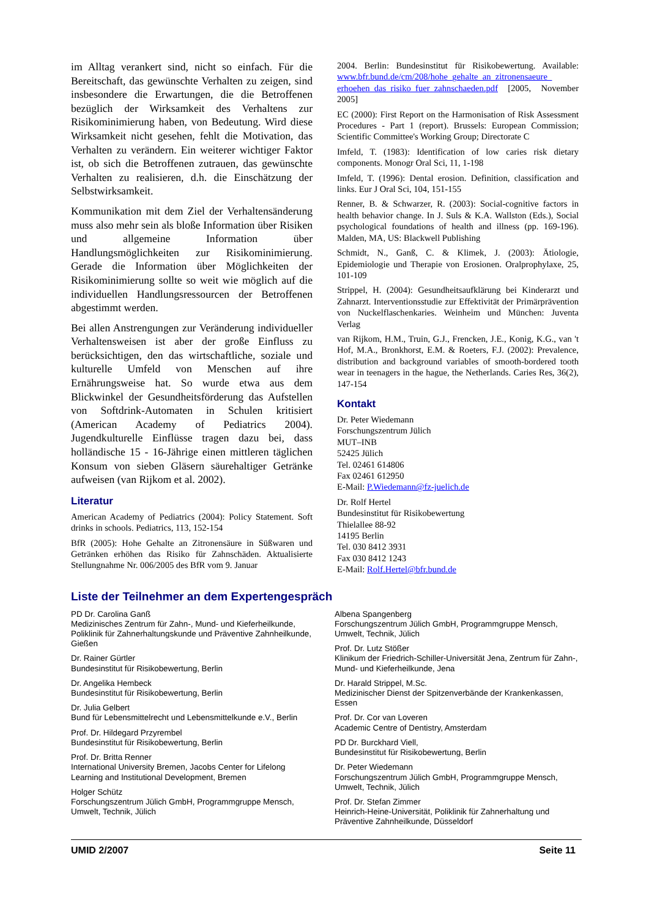im Alltag verankert sind, nicht so einfach. Für die Bereitschaft, das gewünschte Verhalten zu zeigen, sind insbesondere die Erwartungen, die die Betroffenen bezüglich der Wirksamkeit des Verhaltens zur Risikominimierung haben, von Bedeutung. Wird diese Wirksamkeit nicht gesehen, fehlt die Motivation, das Verhalten zu verändern. Ein weiterer wichtiger Faktor ist, ob sich die Betroffenen zutrauen, das gewünschte Verhalten zu realisieren, d.h. die Einschätzung der Selbstwirksamkeit.
Kommunikation mit dem Ziel der Verhaltensänderung muss also mehr sein als bloße Information über Risiken und allgemeine Information über Handlungsmöglichkeiten zur Risikominimierung. Gerade die Information über Möglichkeiten der Risikominimierung sollte so weit wie möglich auf die individuellen Handlungsressourcen der Betroffenen abgestimmt werden.
Bei allen Anstrengungen zur Veränderung individueller Verhaltensweisen ist aber der große Einfluss zu berücksichtigen, den das wirtschaftliche, soziale und kulturelle Umfeld von Menschen auf ihre Ernährungsweise hat. So wurde etwa aus dem Blickwinkel der Gesundheitsförderung das Aufstellen von Softdrink-Automaten in Schulen kritisiert (American Academy of Pediatrics 2004). Jugendkulturelle Einflüsse tragen dazu bei, dass holländische 15 - 16-Jährige einen mittleren täglichen Konsum von sieben Gläsern säurehaltiger Getränke aufweisen (van Rijkom et al. 2002).
Literatur
American Academy of Pediatrics (2004): Policy Statement. Soft drinks in schools. Pediatrics, 113, 152-154
BfR (2005): Hohe Gehalte an Zitronensäure in Süßwaren und Getränken erhöhen das Risiko für Zahnschäden. Aktualisierte Stellungnahme Nr. 006/2005 des BfR vom 9. Januar
2004. Berlin: Bundesinstitut für Risikobewertung. Available: www.bfr.bund.de/cm/208/hohe_gehalte_an_zitronensaeure_ erhoehen_das_risiko_fuer_zahnschaeden.pdf [2005, November 2005]
EC (2000): First Report on the Harmonisation of Risk Assessment Procedures - Part 1 (report). Brussels: European Commission; Scientific Committee's Working Group; Directorate C
Imfeld, T. (1983): Identification of low caries risk dietary components. Monogr Oral Sci, 11, 1-198
Imfeld, T. (1996): Dental erosion. Definition, classification and links. Eur J Oral Sci, 104, 151-155
Renner, B. & Schwarzer, R. (2003): Social-cognitive factors in health behavior change. In J. Suls & K.A. Wallston (Eds.), Social psychological foundations of health and illness (pp. 169-196). Malden, MA, US: Blackwell Publishing
Schmidt, N., Ganß, C. & Klimek, J. (2003): Ätiologie, Epidemiologie und Therapie von Erosionen. Oralprophylaxe, 25, 101-109
Strippel, H. (2004): Gesundheitsaufklärung bei Kinderarzt und Zahnarzt. Interventionsstudie zur Effektivität der Primärprävention von Nuckelflaschenkaries. Weinheim und München: Juventa Verlag
van Rijkom, H.M., Truin, G.J., Frencken, J.E., Konig, K.G., van 't Hof, M.A., Bronkhorst, E.M. & Roeters, F.J. (2002): Prevalence, distribution and background variables of smooth-bordered tooth wear in teenagers in the hague, the Netherlands. Caries Res, 36(2), 147-154
Kontakt
Dr. Peter Wiedemann
Forschungszentrum Jülich
MUT–INB
52425 Jülich
Tel. 02461 614806
Fax 02461 612950
E-Mail: P.Wiedemann@fz-juelich.de
Dr. Rolf Hertel
Bundesinstitut für Risikobewertung
Thielallee 88-92
14195 Berlin
Tel. 030 8412 3931
Fax 030 8412 1243
E-Mail: Rolf.Hertel@bfr.bund.de
Liste der Teilnehmer an dem Expertengespräch
PD Dr. Carolina Ganß
Medizinisches Zentrum für Zahn-, Mund- und Kieferheilkunde, Poliklinik für Zahnerhaltungskunde und Präventive Zahnheilkunde, Gießen
Dr. Rainer Gürtler
Bundesinstitut für Risikobewertung, Berlin
Dr. Angelika Hembeck
Bundesinstitut für Risikobewertung, Berlin
Dr. Julia Gelbert
Bund für Lebensmittelrecht und Lebensmittelkunde e.V., Berlin
Prof. Dr. Hildegard Przyrembel
Bundesinstitut für Risikobewertung, Berlin
Prof. Dr. Britta Renner
International University Bremen, Jacobs Center for Lifelong Learning and Institutional Development, Bremen
Holger Schütz
Forschungszentrum Jülich GmbH, Programmgruppe Mensch, Umwelt, Technik, Jülich
Albena Spangenberg
Forschungszentrum Jülich GmbH, Programmgruppe Mensch, Umwelt, Technik, Jülich
Prof. Dr. Lutz Stößer
Klinikum der Friedrich-Schiller-Universität Jena, Zentrum für Zahn-, Mund- und Kieferheilkunde, Jena
Dr. Harald Strippel, M.Sc.
Medizinischer Dienst der Spitzenverbände der Krankenkassen, Essen
Prof. Dr. Cor van Loveren
Academic Centre of Dentistry, Amsterdam
PD Dr. Burckhard Viell,
Bundesinstitut für Risikobewertung, Berlin
Dr. Peter Wiedemann
Forschungszentrum Jülich GmbH, Programmgruppe Mensch, Umwelt, Technik, Jülich
Prof. Dr. Stefan Zimmer
Heinrich-Heine-Universität, Poliklinik für Zahnerhaltung und Präventive Zahnheilkunde, Düsseldorf
UMID 2/2007 Seite 11